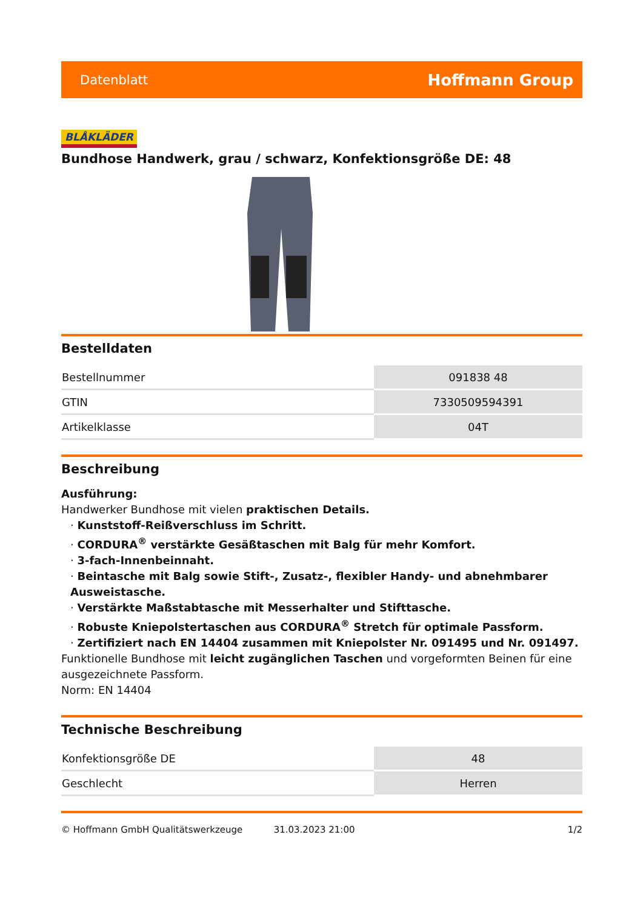Datenblatt Hoffmann Group
BLÅKLÄDER
Bundhose Handwerk, grau / schwarz, Konfektionsgröße DE: 48
Bestelldaten
| Bestellnummer | 091838 48 |
| GTIN | 7330509594391 |
| Artikelklasse | 04T |
Beschreibung
Ausführung:
Handwerker Bundhose mit vielen praktischen Details.
· Kunststoff-Reißverschluss im Schritt.
· CORDURA<sup>®</sup> verstärkte Gesäßtaschen mit Balg für mehr Komfort.
· 3-fach-Innenbeinnaht.
· Beintasche mit Balg sowie Stift-, Zusatz-, flexibler Handy- und abnehmbarer Ausweistasche.
· Verstärkte Maßstabtasche mit Messerhalter und Stifttasche.
· Robuste Kniepolstertaschen aus CORDURA<sup>®</sup> Stretch für optimale Passform.
· Zertifiziert nach EN 14404 zusammen mit Kniepolster Nr. 091495 und Nr. 091497.
Funktionelle Bundhose mit leicht zugänglichen Taschen und vorgeformten Beinen für eine ausgezeichnete Passform.
Norm: EN 14404
Technische Beschreibung
| Konfektionsgröße DE | 48 |
| Geschlecht | Herren |
© Hoffmann GmbH Qualitätswerkzeuge 31.03.2023 21:00 1/2